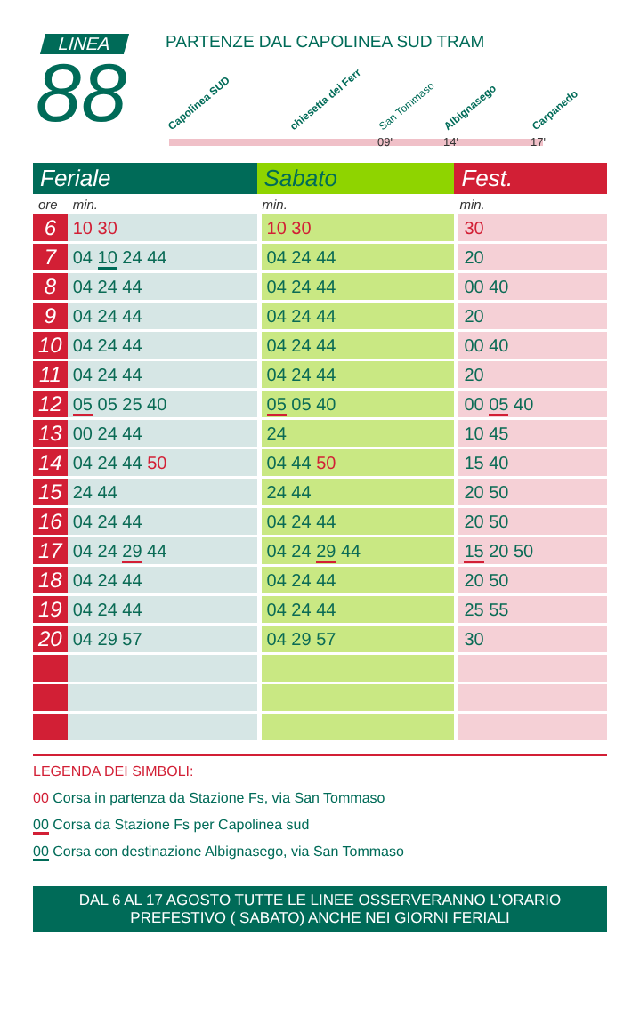LINEA
88
PARTENZE DAL CAPOLINEA SUD TRAM
Capolinea SUD chiesetta dei Ferr San Tommaso Albignasego Carpanedo
09' 14' 17'
| Feriale | | Sabato | Fest. |
| --- | --- | --- | --- |
| ore | min. | min. | min. |
| 6 | 10 30 | 10 30 | 30 |
| 7 | 04 10 24 44 | 04 24 44 | 20 |
| 8 | 04 24 44 | 04 24 44 | 00 40 |
| 9 | 04 24 44 | 04 24 44 | 20 |
| 10 | 04 24 44 | 04 24 44 | 00 40 |
| 11 | 04 24 44 | 04 24 44 | 20 |
| 12 | 05 05 25 40 | 05 05 40 | 00 05 40 |
| 13 | 00 24 44 | 24 | 10 45 |
| 14 | 04 24 44 50 | 04 44 50 | 15 40 |
| 15 | 24 44 | 24 44 | 20 50 |
| 16 | 04 24 44 | 04 24 44 | 20 50 |
| 17 | 04 24 29 44 | 04 24 29 44 | 15 20 50 |
| 18 | 04 24 44 | 04 24 44 | 20 50 |
| 19 | 04 24 44 | 04 24 44 | 25 55 |
| 20 | 04 29 57 | 04 29 57 | 30 |
LEGENDA DEI SIMBOLI:
00 Corsa in partenza da Stazione Fs, via San Tommaso
00 Corsa da Stazione Fs per Capolinea sud
00 Corsa con destinazione Albignasego, via San Tommaso
DAL 6 AL 17 AGOSTO TUTTE LE LINEE OSSERVERANNO L'ORARIO
PREFESTIVO ( SABATO) ANCHE NEI GIORNI FERIALI